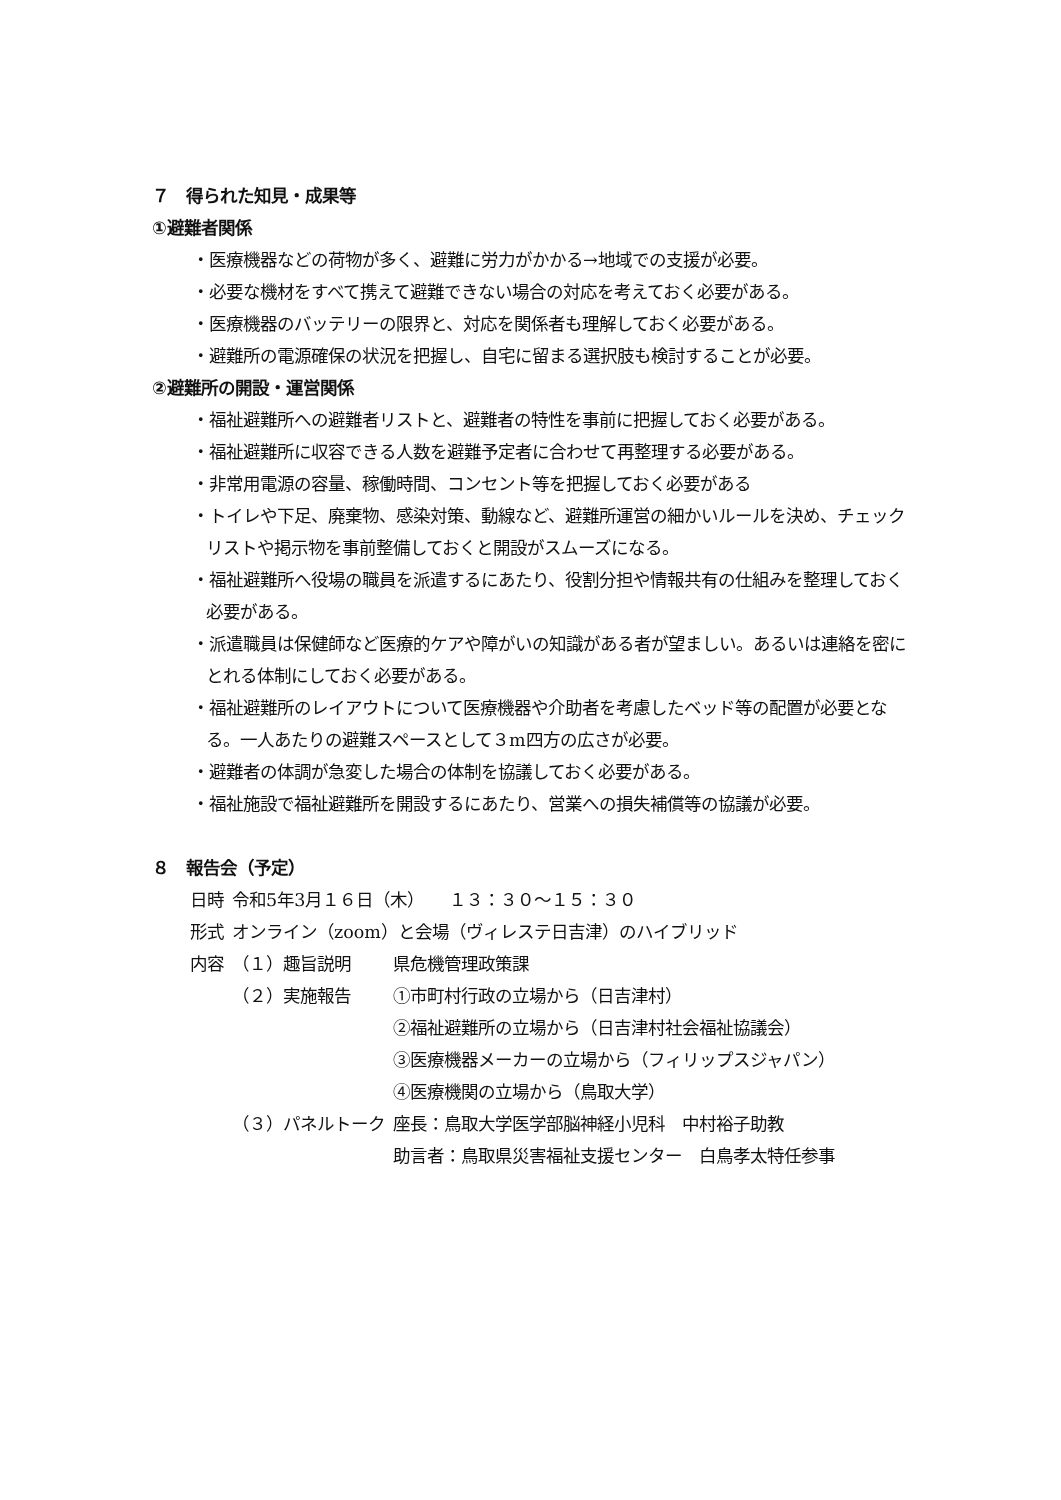７　得られた知見・成果等
①避難者関係
・医療機器などの荷物が多く、避難に労力がかかる→地域での支援が必要。
・必要な機材をすべて携えて避難できない場合の対応を考えておく必要がある。
・医療機器のバッテリーの限界と、対応を関係者も理解しておく必要がある。
・避難所の電源確保の状況を把握し、自宅に留まる選択肢も検討することが必要。
②避難所の開設・運営関係
・福祉避難所への避難者リストと、避難者の特性を事前に把握しておく必要がある。
・福祉避難所に収容できる人数を避難予定者に合わせて再整理する必要がある。
・非常用電源の容量、稼働時間、コンセント等を把握しておく必要がある
・トイレや下足、廃棄物、感染対策、動線など、避難所運営の細かいルールを決め、チェックリストや掲示物を事前整備しておくと開設がスムーズになる。
・福祉避難所へ役場の職員を派遣するにあたり、役割分担や情報共有の仕組みを整理しておく必要がある。
・派遣職員は保健師など医療的ケアや障がいの知識がある者が望ましい。あるいは連絡を密にとれる体制にしておく必要がある。
・福祉避難所のレイアウトについて医療機器や介助者を考慮したベッド等の配置が必要となる。一人あたりの避難スペースとして３m四方の広さが必要。
・避難者の体調が急変した場合の体制を協議しておく必要がある。
・福祉施設で福祉避難所を開設するにあたり、営業への損失補償等の協議が必要。
８　報告会（予定）
| 日時 | 令和5年3月１６日（木） １３：３０～１５：３０ | |
| 形式 | オンライン（zoom）と会場（ヴィレステ日吉津）のハイブリッド | |
| 内容 | （１）趣旨説明 | 県危機管理政策課 |
| | （２）実施報告 | ①市町村行政の立場から（日吉津村） |
| | | ②福祉避難所の立場から（日吉津村社会福祉協議会） |
| | | ③医療機器メーカーの立場から（フィリップスジャパン） |
| | | ④医療機関の立場から（鳥取大学） |
| | （３）パネルトーク | 座長：鳥取大学医学部脳神経小児科 中村裕子助教 |
| | | 助言者：鳥取県災害福祉支援センター 白鳥孝太特任参事 |